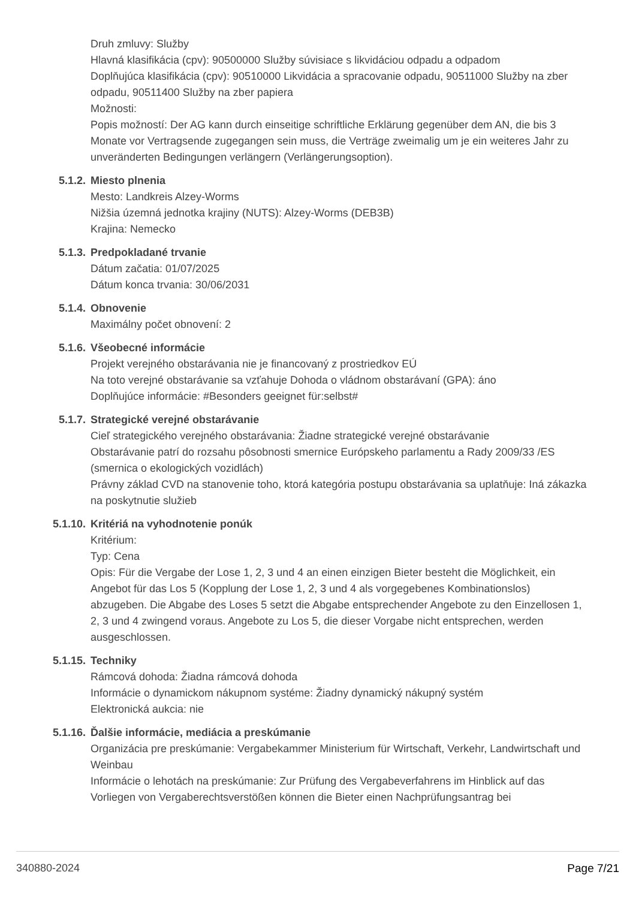Druh zmluvy: Služby
Hlavná klasifikácia (cpv): 90500000 Služby súvisiace s likvidáciou odpadu a odpadom
Doplňujúca klasifikácia (cpv): 90510000 Likvidácia a spracovanie odpadu, 90511000 Služby na zber odpadu, 90511400 Služby na zber papiera
Možnosti:
Popis možností: Der AG kann durch einseitige schriftliche Erklärung gegenüber dem AN, die bis 3 Monate vor Vertragsende zugegangen sein muss, die Verträge zweimalig um je ein weiteres Jahr zu unveränderten Bedingungen verlängern (Verlängerungsoption).
5.1.2. Miesto plnenia
Mesto: Landkreis Alzey-Worms
Nižšia územná jednotka krajiny (NUTS): Alzey-Worms (DEB3B)
Krajina: Nemecko
5.1.3. Predpokladané trvanie
Dátum začatia: 01/07/2025
Dátum konca trvania: 30/06/2031
5.1.4. Obnovenie
Maximálny počet obnovení: 2
5.1.6. Všeobecné informácie
Projekt verejného obstarávania nie je financovaný z prostriedkov EÚ
Na toto verejné obstarávanie sa vzťahuje Dohoda o vládnom obstarávaní (GPA): áno
Doplňujúce informácie: #Besonders geeignet für:selbst#
5.1.7. Strategické verejné obstarávanie
Cieľ strategického verejného obstarávania: Žiadne strategické verejné obstarávanie
Obstarávanie patrí do rozsahu pôsobnosti smernice Európskeho parlamentu a Rady 2009/33 /ES (smernica o ekologických vozidlách)
Právny základ CVD na stanovenie toho, ktorá kategória postupu obstarávania sa uplatňuje: Iná zákazka na poskytnutie služieb
5.1.10. Kritériá na vyhodnotenie ponúk
Kritérium:
Typ: Cena
Opis: Für die Vergabe der Lose 1, 2, 3 und 4 an einen einzigen Bieter besteht die Möglichkeit, ein Angebot für das Los 5 (Kopplung der Lose 1, 2, 3 und 4 als vorgegebenes Kombinationslos) abzugeben. Die Abgabe des Loses 5 setzt die Abgabe entsprechender Angebote zu den Einzellosen 1, 2, 3 und 4 zwingend voraus. Angebote zu Los 5, die dieser Vorgabe nicht entsprechen, werden ausgeschlossen.
5.1.15. Techniky
Rámcová dohoda: Žiadna rámcová dohoda
Informácie o dynamickom nákupnom systéme: Žiadny dynamický nákupný systém
Elektronická aukcia: nie
5.1.16. Ďalšie informácie, mediácia a preskúmanie
Organizácia pre preskúmanie: Vergabekammer Ministerium für Wirtschaft, Verkehr, Landwirtschaft und Weinbau
Informácie o lehotách na preskúmanie: Zur Prüfung des Vergabeverfahrens im Hinblick auf das Vorliegen von Vergaberechtsverstößen können die Bieter einen Nachprüfungsantrag bei
340880-2024 Page 7/21